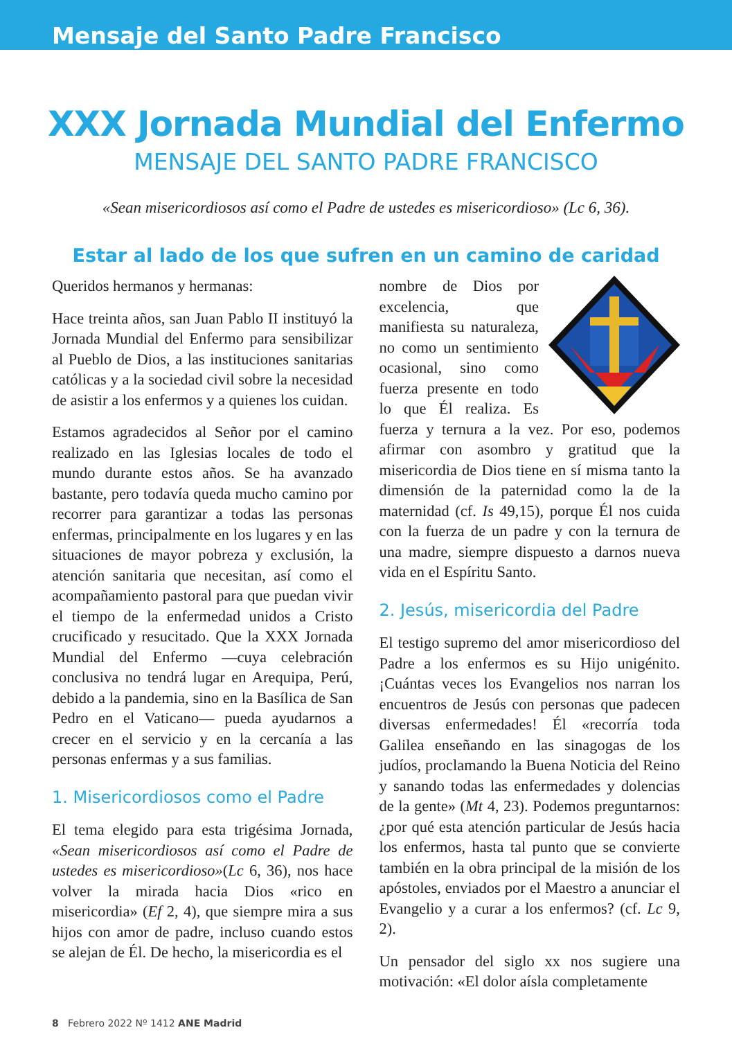Mensaje del Santo Padre Francisco
XXX Jornada Mundial del Enfermo
MENSAJE DEL SANTO PADRE FRANCISCO
«Sean misericordiosos así como el Padre de ustedes es misericordioso» (Lc 6, 36).
Estar al lado de los que sufren en un camino de caridad
Queridos hermanos y hermanas:
Hace treinta años, san Juan Pablo II instituyó la Jornada Mundial del Enfermo para sensibilizar al Pueblo de Dios, a las instituciones sanitarias católicas y a la sociedad civil sobre la necesidad de asistir a los enfermos y a quienes los cuidan.
Estamos agradecidos al Señor por el camino realizado en las Iglesias locales de todo el mundo durante estos años. Se ha avanzado bastante, pero todavía queda mucho camino por recorrer para garantizar a todas las personas enfermas, principalmente en los lugares y en las situaciones de mayor pobreza y exclusión, la atención sanitaria que necesitan, así como el acompañamiento pastoral para que puedan vivir el tiempo de la enfermedad unidos a Cristo crucificado y resucitado. Que la XXX Jornada Mundial del Enfermo —cuya celebración conclusiva no tendrá lugar en Arequipa, Perú, debido a la pandemia, sino en la Basílica de San Pedro en el Vaticano— pueda ayudarnos a crecer en el servicio y en la cercanía a las personas enfermas y a sus familias.
1. Misericordiosos como el Padre
El tema elegido para esta trigésima Jornada, «Sean misericordiosos así como el Padre de ustedes es misericordioso»(Lc 6, 36), nos hace volver la mirada hacia Dios «rico en misericordia» (Ef 2, 4), que siempre mira a sus hijos con amor de padre, incluso cuando estos se alejan de Él. De hecho, la misericordia es el
nombre de Dios por excelencia, que manifiesta su naturaleza, no como un sentimiento ocasional, sino como fuerza presente en todo lo que Él realiza. Es fuerza y ternura a la vez. Por eso, podemos afirmar con asombro y gratitud que la misericordia de Dios tiene en sí misma tanto la dimensión de la paternidad como la de la maternidad (cf. Is 49,15), porque Él nos cuida con la fuerza de un padre y con la ternura de una madre, siempre dispuesto a darnos nueva vida en el Espíritu Santo.
2. Jesús, misericordia del Padre
El testigo supremo del amor misericordioso del Padre a los enfermos es su Hijo unigénito. ¡Cuántas veces los Evangelios nos narran los encuentros de Jesús con personas que padecen diversas enfermedades! Él «recorría toda Galilea enseñando en las sinagogas de los judíos, proclamando la Buena Noticia del Reino y sanando todas las enfermedades y dolencias de la gente» (Mt 4, 23). Podemos preguntarnos: ¿por qué esta atención particular de Jesús hacia los enfermos, hasta tal punto que se convierte también en la obra principal de la misión de los apóstoles, enviados por el Maestro a anunciar el Evangelio y a curar a los enfermos? (cf. Lc 9, 2).
Un pensador del siglo xx nos sugiere una motivación: «El dolor aísla completamente
8 Febrero 2022 Nº 1412 ANE Madrid